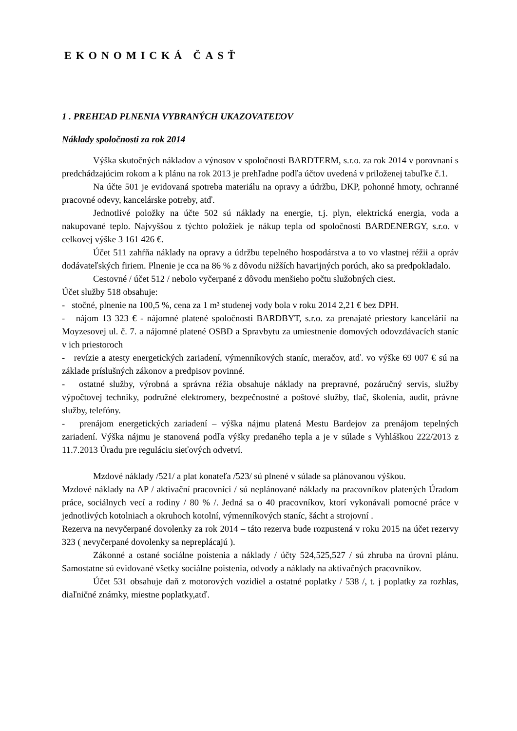EKONOMICKÁ ČASŤ
1 . PREHĽAD PLNENIA VYBRANÝCH UKAZOVATEĽOV
Náklady spoločnosti za rok 2014
Výška skutočných nákladov a výnosov v spoločnosti BARDTERM, s.r.o. za rok 2014 v porovnaní s predchádzajúcim rokom a k plánu na rok 2013 je prehľadne podľa účtov uvedená v priloženej tabuľke č.1.
Na účte 501 je evidovaná spotreba materiálu na opravy a údržbu, DKP, pohonné hmoty, ochranné pracovné odevy, kancelárske potreby, atď.
Jednotlivé položky na účte 502 sú náklady na energie, t.j. plyn, elektrická energia, voda a nakupované teplo. Najvyššou z týchto položiek je nákup tepla od spoločnosti BARDENERGY, s.r.o. v celkovej výške 3 161 426 €.
Účet 511 zahŕňa náklady na opravy a údržbu tepelného hospodárstva a to vo vlastnej réžii a opráv dodávateľských firiem. Plnenie je cca na 86 % z dôvodu nižších havarijných porúch, ako sa predpokladalo.
Cestovné / účet 512 / nebolo vyčerpané z dôvodu menšieho počtu služobných ciest.
Účet služby 518 obsahuje:
- stočné, plnenie na 100,5 %, cena za 1 m³ studenej vody bola v roku 2014 2,21 € bez DPH.
- nájom 13 323 € - nájomné platené spoločnosti BARDBYT, s.r.o. za prenajaté priestory kancelárií na Moyzesovej ul. č. 7. a nájomné platené OSBD a Spravbytu za umiestnenie domových odovzdávacích staníc v ich priestoroch
- revízie a atesty energetických zariadení, výmenníkových staníc, meračov, atď. vo výške 69 007 € sú na základe príslušných zákonov a predpisov povinné.
- ostatné služby, výrobná a správna réžia obsahuje náklady na prepravné, pozáručný servis, služby výpočtovej techniky, podružné elektromery, bezpečnostné a poštové služby, tlač, školenia, audit, právne služby, telefóny.
- prenájom energetických zariadení – výška nájmu platená Mestu Bardejov za prenájom tepelných zariadení. Výška nájmu je stanovená podľa výšky predaného tepla a je v súlade s Vyhláškou 222/2013 z 11.7.2013 Úradu pre reguláciu sieťových odvetví.
Mzdové náklady /521/ a plat konateľa /523/ sú plnené v súlade sa plánovanou výškou.
Mzdové náklady na AP / aktivační pracovníci / sú neplánované náklady na pracovníkov platených Úradom práce, sociálnych vecí a rodiny / 80 % /. Jedná sa o 40 pracovníkov, ktorí vykonávali pomocné práce v jednotlivých kotolniach a okruhoch kotolní, výmenníkových staníc, šácht a strojovní .
Rezerva na nevyčerpané dovolenky za rok 2014 – táto rezerva bude rozpustená v roku 2015 na účet rezervy 323 ( nevyčerpané dovolenky sa nepreplácajú ).
Zákonné a ostané sociálne poistenia a náklady / účty 524,525,527 / sú zhruba na úrovni plánu. Samostatne sú evidované všetky sociálne poistenia, odvody a náklady na aktivačných pracovníkov.
Účet 531 obsahuje daň z motorových vozidiel a ostatné poplatky / 538 /, t. j poplatky za rozhlas, diaľničné známky, miestne poplatky,atď.